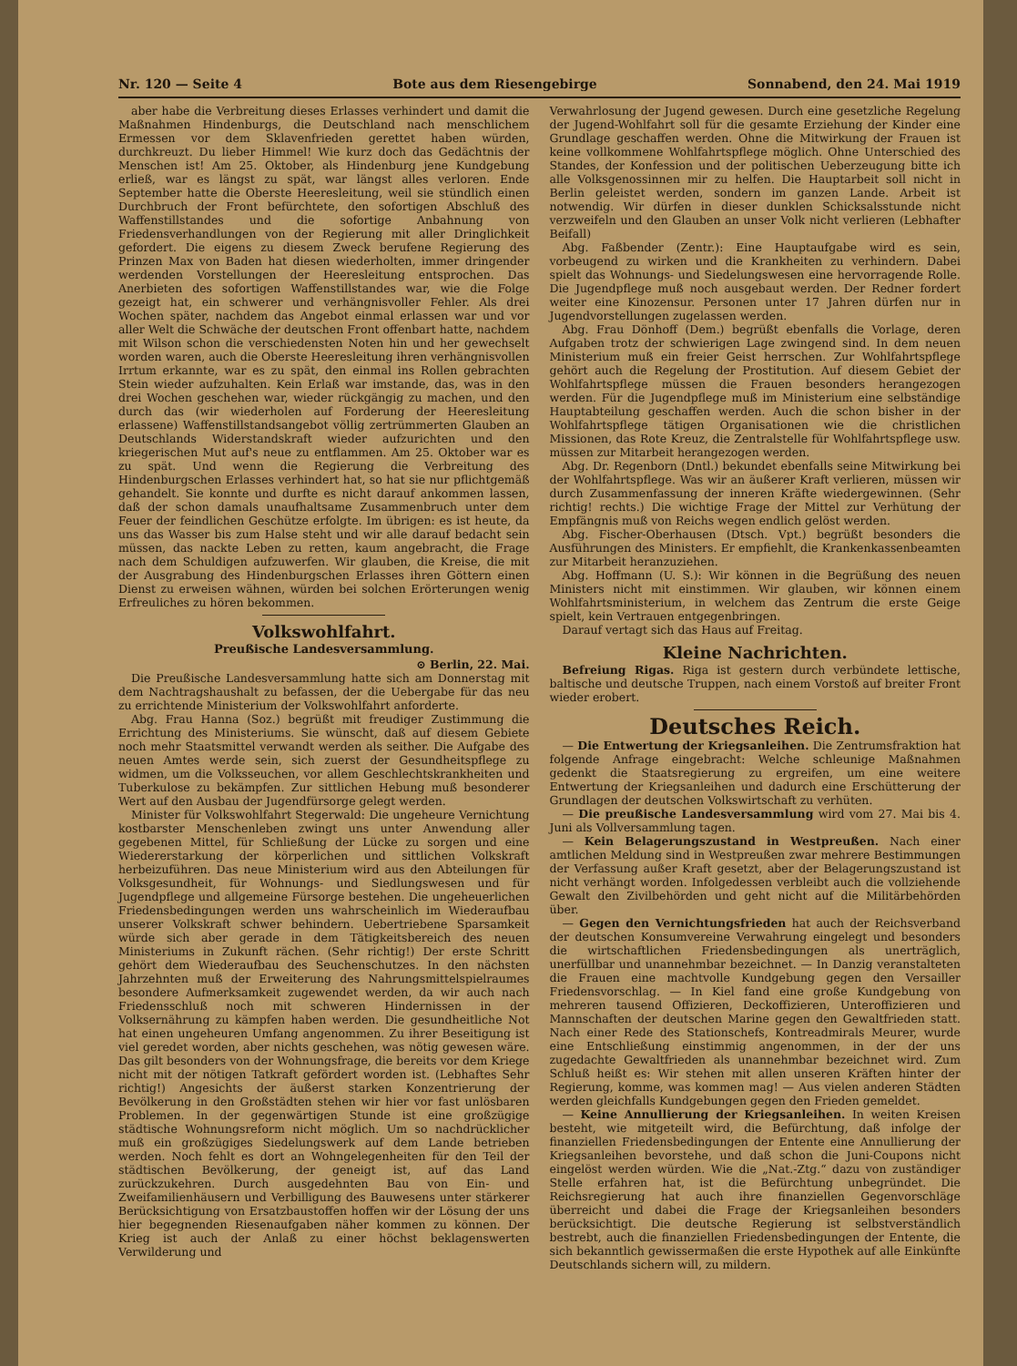Nr. 120 — Seite 4 Bote aus dem Riesengebirge Sonnabend, den 24. Mai 1919
aber habe die Verbreitung dieses Erlasses verhindert und damit die Maßnahmen Hindenburgs, die Deutschland nach menschlichem Ermessen vor dem Sklavenfrieden gerettet haben würden, durchkreuzt. Du lieber Himmel! Wie kurz doch das Gedächtnis der Menschen ist! Am 25. Oktober, als Hindenburg jene Kundgebung erließ, war es längst zu spät, war längst alles verloren. Ende September hatte die Oberste Heeresleitung, weil sie stündlich einen Durchbruch der Front befürchtete, den sofortigen Abschluß des Waffenstillstandes und die sofortige Anbahnung von Friedensverhandlungen von der Regierung mit aller Dringlichkeit gefordert. Die eigens zu diesem Zweck berufene Regierung des Prinzen Max von Baden hat diesen wiederholten, immer dringender werdenden Vorstellungen der Heeresleitung entsprochen. Das Anerbieten des sofortigen Waffenstillstandes war, wie die Folge gezeigt hat, ein schwerer und verhängnisvoller Fehler. Als drei Wochen später, nachdem das Angebot einmal erlassen war und vor aller Welt die Schwäche der deutschen Front offenbart hatte, nachdem mit Wilson schon die verschiedensten Noten hin und her gewechselt worden waren, auch die Oberste Heeresleitung ihren verhängnisvollen Irrtum erkannte, war es zu spät, den einmal ins Rollen gebrachten Stein wieder aufzuhalten. Kein Erlaß war imstande, das, was in den drei Wochen geschehen war, wieder rückgängig zu machen, und den durch das (wir wiederholen auf Forderung der Heeresleitung erlassene) Waffenstillstandsangebot völlig zertrümmerten Glauben an Deutschlands Widerstandskraft wieder aufzurichten und den kriegerischen Mut auf's neue zu entflammen. Am 25. Oktober war es zu spät. Und wenn die Regierung die Verbreitung des Hindenburgschen Erlasses verhindert hat, so hat sie nur pflichtgemäß gehandelt. Sie konnte und durfte es nicht darauf ankommen lassen, daß der schon damals unaufhaltsame Zusammenbruch unter dem Feuer der feindlichen Geschütze erfolgte. Im übrigen: es ist heute, da uns das Wasser bis zum Halse steht und wir alle darauf bedacht sein müssen, das nackte Leben zu retten, kaum angebracht, die Frage nach dem Schuldigen aufzuwerfen. Wir glauben, die Kreise, die mit der Ausgrabung des Hindenburgschen Erlasses ihren Göttern einen Dienst zu erweisen wähnen, würden bei solchen Erörterungen wenig Erfreuliches zu hören bekommen.
Volkswohlfahrt.
Preußische Landesversammlung.
⊙ Berlin, 22. Mai.
Die Preußische Landesversammlung hatte sich am Donnerstag mit dem Nachtragshaushalt zu befassen, der die Uebergabe für das neu zu errichtende Ministerium der Volkswohlfahrt anforderte.
Abg. Frau Hanna (Soz.) begrüßt mit freudiger Zustimmung die Errichtung des Ministeriums. Sie wünscht, daß auf diesem Gebiete noch mehr Staatsmittel verwandt werden als seither. Die Aufgabe des neuen Amtes werde sein, sich zuerst der Gesundheitspflege zu widmen, um die Volksseuchen, vor allem Geschlechtskrankheiten und Tuberkulose zu bekämpfen. Zur sittlichen Hebung muß besonderer Wert auf den Ausbau der Jugendfürsorge gelegt werden.
Minister für Volkswohlfahrt Stegerwald: Die ungeheure Vernichtung kostbarster Menschenleben zwingt uns unter Anwendung aller gegebenen Mittel, für Schließung der Lücke zu sorgen und eine Wiedererstarkung der körperlichen und sittlichen Volkskraft herbeizuführen. Das neue Ministerium wird aus den Abteilungen für Volksgesundheit, für Wohnungs- und Siedlungswesen und für Jugendpflege und allgemeine Fürsorge bestehen. Die ungeheuerlichen Friedensbedingungen werden uns wahrscheinlich im Wiederaufbau unserer Volkskraft schwer behindern. Uebertriebene Sparsamkeit würde sich aber gerade in dem Tätigkeitsbereich des neuen Ministeriums in Zukunft rächen. (Sehr richtig!) Der erste Schritt gehört dem Wiederaufbau des Seuchenschutzes. In den nächsten Jahrzehnten muß der Erweiterung des Nahrungsmittelspielraumes besondere Aufmerksamkeit zugewendet werden, da wir auch nach Friedensschluß noch mit schweren Hindernissen in der Volksernährung zu kämpfen haben werden. Die gesundheitliche Not hat einen ungeheuren Umfang angenommen. Zu ihrer Beseitigung ist viel geredet worden, aber nichts geschehen, was nötig gewesen wäre. Das gilt besonders von der Wohnungsfrage, die bereits vor dem Kriege nicht mit der nötigen Tatkraft gefördert worden ist. (Lebhaftes Sehr richtig!) Angesichts der äußerst starken Konzentrierung der Bevölkerung in den Großstädten stehen wir hier vor fast unlösbaren Problemen. In der gegenwärtigen Stunde ist eine großzügige städtische Wohnungsreform nicht möglich. Um so nachdrücklicher muß ein großzügiges Siedelungswerk auf dem Lande betrieben werden. Noch fehlt es dort an Wohngelegenheiten für den Teil der städtischen Bevölkerung, der geneigt ist, auf das Land zurückzukehren. Durch ausgedehnten Bau von Ein- und Zweifamilienhäusern und Verbilligung des Bauwesens unter stärkerer Berücksichtigung von Ersatzbaustoffen hoffen wir der Lösung der uns hier begegnenden Riesenaufgaben näher kommen zu können. Der Krieg ist auch der Anlaß zu einer höchst beklagenswerten Verwilderung und
Verwahrlosung der Jugend gewesen. Durch eine gesetzliche Regelung der Jugend-Wohlfahrt soll für die gesamte Erziehung der Kinder eine Grundlage geschaffen werden. Ohne die Mitwirkung der Frauen ist keine vollkommene Wohlfahrtspflege möglich. Ohne Unterschied des Standes, der Konfession und der politischen Ueberzeugung bitte ich alle Volksgenossinnen mir zu helfen. Die Hauptarbeit soll nicht in Berlin geleistet werden, sondern im ganzen Lande. Arbeit ist notwendig. Wir dürfen in dieser dunklen Schicksalsstunde nicht verzweifeln und den Glauben an unser Volk nicht verlieren (Lebhafter Beifall)
Abg. Faßbender (Zentr.): Eine Hauptaufgabe wird es sein, vorbeugend zu wirken und die Krankheiten zu verhindern. Dabei spielt das Wohnungs- und Siedelungswesen eine hervorragende Rolle. Die Jugendpflege muß noch ausgebaut werden. Der Redner fordert weiter eine Kinozensur. Personen unter 17 Jahren dürfen nur in Jugendvorstellungen zugelassen werden.
Abg. Frau Dönhoff (Dem.) begrüßt ebenfalls die Vorlage, deren Aufgaben trotz der schwierigen Lage zwingend sind. In dem neuen Ministerium muß ein freier Geist herrschen. Zur Wohlfahrtspflege gehört auch die Regelung der Prostitution. Auf diesem Gebiet der Wohlfahrtspflege müssen die Frauen besonders herangezogen werden. Für die Jugendpflege muß im Ministerium eine selbständige Hauptabteilung geschaffen werden. Auch die schon bisher in der Wohlfahrtspflege tätigen Organisationen wie die christlichen Missionen, das Rote Kreuz, die Zentralstelle für Wohlfahrtspflege usw. müssen zur Mitarbeit herangezogen werden.
Abg. Dr. Regenborn (Dntl.) bekundet ebenfalls seine Mitwirkung bei der Wohlfahrtspflege. Was wir an äußerer Kraft verlieren, müssen wir durch Zusammenfassung der inneren Kräfte wiedergewinnen. (Sehr richtig! rechts.) Die wichtige Frage der Mittel zur Verhütung der Empfängnis muß von Reichs wegen endlich gelöst werden.
Abg. Fischer-Oberhausen (Dtsch. Vpt.) begrüßt besonders die Ausführungen des Ministers. Er empfiehlt, die Krankenkassenbeamten zur Mitarbeit heranzuziehen.
Abg. Hoffmann (U. S.): Wir können in die Begrüßung des neuen Ministers nicht mit einstimmen. Wir glauben, wir können einem Wohlfahrtsministerium, in welchem das Zentrum die erste Geige spielt, kein Vertrauen entgegenbringen.
Darauf vertagt sich das Haus auf Freitag.
Kleine Nachrichten.
Befreiung Rigas. Riga ist gestern durch verbündete lettische, baltische und deutsche Truppen, nach einem Vorstoß auf breiter Front wieder erobert.
Deutsches Reich.
— Die Entwertung der Kriegsanleihen. Die Zentrumsfraktion hat folgende Anfrage eingebracht: Welche schleunige Maßnahmen gedenkt die Staatsregierung zu ergreifen, um eine weitere Entwertung der Kriegsanleihen und dadurch eine Erschütterung der Grundlagen der deutschen Volkswirtschaft zu verhüten.
— Die preußische Landesversammlung wird vom 27. Mai bis 4. Juni als Vollversammlung tagen.
— Kein Belagerungszustand in Westpreußen. Nach einer amtlichen Meldung sind in Westpreußen zwar mehrere Bestimmungen der Verfassung außer Kraft gesetzt, aber der Belagerungszustand ist nicht verhängt worden. Infolgedessen verbleibt auch die vollziehende Gewalt den Zivilbehörden und geht nicht auf die Militärbehörden über.
— Gegen den Vernichtungsfrieden hat auch der Reichsverband der deutschen Konsumvereine Verwahrung eingelegt und besonders die wirtschaftlichen Friedensbedingungen als unerträglich, unerfüllbar und unannehmbar bezeichnet. — In Danzig veranstalteten die Frauen eine machtvolle Kundgebung gegen den Versailler Friedensvorschlag. — In Kiel fand eine große Kundgebung von mehreren tausend Offizieren, Deckoffizieren, Unteroffizieren und Mannschaften der deutschen Marine gegen den Gewaltfrieden statt. Nach einer Rede des Stationschefs, Kontreadmirals Meurer, wurde eine Entschließung einstimmig angenommen, in der der uns zugedachte Gewaltfrieden als unannehmbar bezeichnet wird. Zum Schluß heißt es: Wir stehen mit allen unseren Kräften hinter der Regierung, komme, was kommen mag! — Aus vielen anderen Städten werden gleichfalls Kundgebungen gegen den Frieden gemeldet.
— Keine Annullierung der Kriegsanleihen. In weiten Kreisen besteht, wie mitgeteilt wird, die Befürchtung, daß infolge der finanziellen Friedensbedingungen der Entente eine Annullierung der Kriegsanleihen bevorstehe, und daß schon die Juni-Coupons nicht eingelöst werden würden. Wie die „Nat.-Ztg.“ dazu von zuständiger Stelle erfahren hat, ist die Befürchtung unbegründet. Die Reichsregierung hat auch ihre finanziellen Gegenvorschläge überreicht und dabei die Frage der Kriegsanleihen besonders berücksichtigt. Die deutsche Regierung ist selbstverständlich bestrebt, auch die finanziellen Friedensbedingungen der Entente, die sich bekanntlich gewissermaßen die erste Hypothek auf alle Einkünfte Deutschlands sichern will, zu mildern.